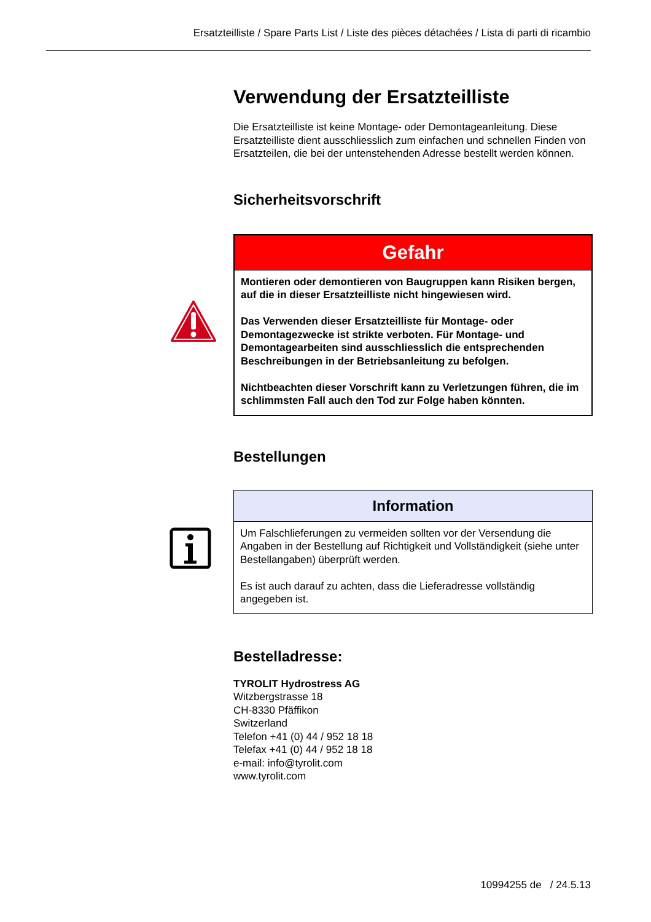Ersatzteilliste / Spare Parts List / Liste des pièces détachées / Lista di parti di ricambio
Verwendung der Ersatzteilliste
Die Ersatzteilliste ist keine Montage- oder Demontageanleitung. Diese Ersatzteilliste dient ausschliesslich zum einfachen und schnellen Finden von Ersatzteilen, die bei der untenstehenden Adresse bestellt werden können.
Sicherheitsvorschrift
Gefahr
Montieren oder demontieren von Baugruppen kann Risiken bergen, auf die in dieser Ersatzteilliste nicht hingewiesen wird.
Das Verwenden dieser Ersatzteilliste für Montage- oder Demontagezwecke ist strikte verboten. Für Montage- und Demontagearbeiten sind ausschliesslich die entsprechenden Beschreibungen in der Betriebsanleitung zu befolgen.
Nichtbeachten dieser Vorschrift kann zu Verletzungen führen, die im schlimmsten Fall auch den Tod zur Folge haben könnten.
Bestellungen
Information
Um Falschlieferungen zu vermeiden sollten vor der Versendung die Angaben in der Bestellung auf Richtigkeit und Vollständigkeit (siehe unter Bestellangaben) überprüft werden.
Es ist auch darauf zu achten, dass die Lieferadresse vollständig angegeben ist.
Bestelladresse:
TYROLIT Hydrostress AG
Witzbergstrasse 18
CH-8330 Pfäffikon
Switzerland
Telefon +41 (0) 44 / 952 18 18
Telefax +41 (0) 44 / 952 18 18
e-mail: info@tyrolit.com
www.tyrolit.com
10994255 de / 24.5.13